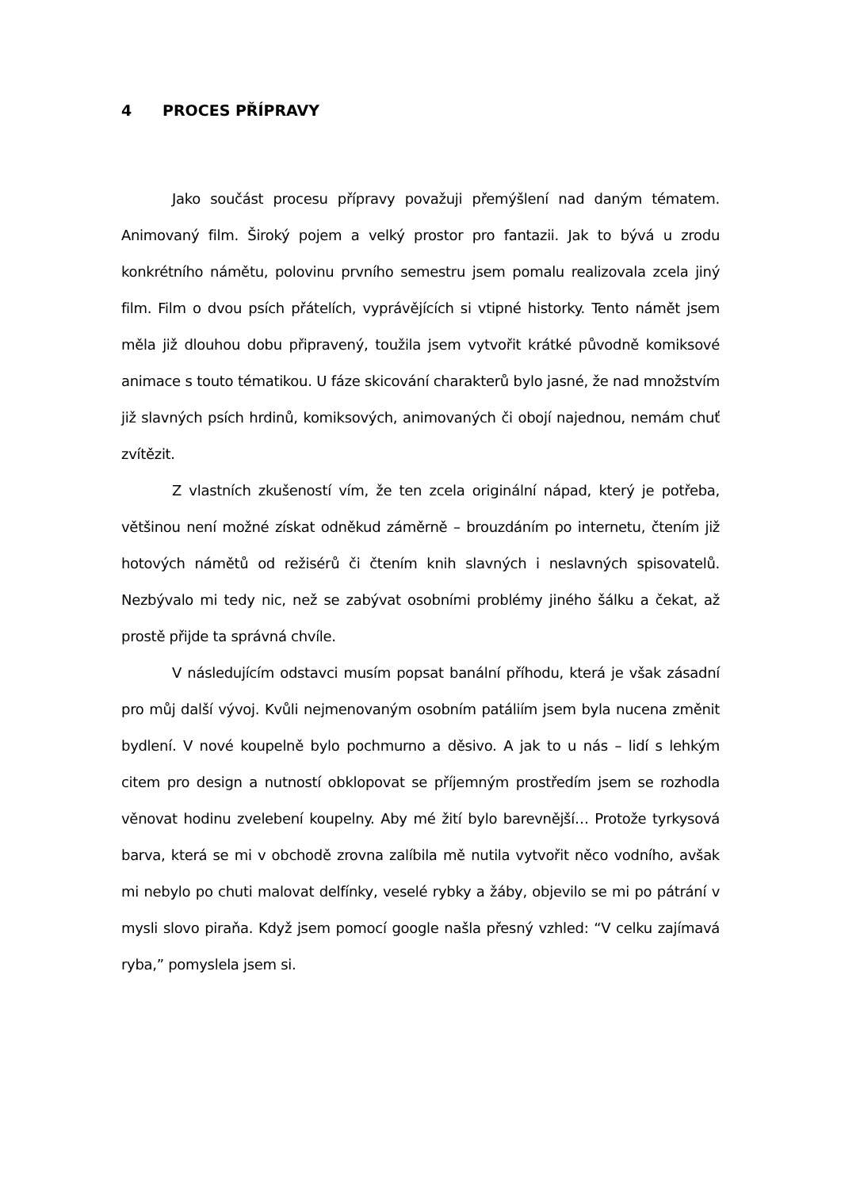4 PROCES PŘÍPRAVY
Jako součást procesu přípravy považuji přemýšlení nad daným tématem. Animovaný film. Široký pojem a velký prostor pro fantazii. Jak to bývá u zrodu konkrétního námětu, polovinu prvního semestru jsem pomalu realizovala zcela jiný film. Film o dvou psích přátelích, vyprávějících si vtipné historky. Tento námět jsem měla již dlouhou dobu připravený, toužila jsem vytvořit krátké původně komiksové animace s touto tématikou. U fáze skicování charakterů bylo jasné, že nad množstvím již slavných psích hrdinů, komiksových, animovaných či obojí najednou, nemám chuť zvítězit.
Z vlastních zkušeností vím, že ten zcela originální nápad, který je potřeba, většinou není možné získat odněkud záměrně – brouzdáním po internetu, čtením již hotových námětů od režisérů či čtením knih slavných i neslavných spisovatelů. Nezbývalo mi tedy nic, než se zabývat osobními problémy jiného šálku a čekat, až prostě přijde ta správná chvíle.
V následujícím odstavci musím popsat banální příhodu, která je však zásadní pro můj další vývoj. Kvůli nejmenovaným osobním patáliím jsem byla nucena změnit bydlení. V nové koupelně bylo pochmurno a děsivo. A jak to u nás – lidí s lehkým citem pro design a nutností obklopovat se příjemným prostředím jsem se rozhodla věnovat hodinu zvelebení koupelny. Aby mé žití bylo barevnější… Protože tyrkysová barva, která se mi v obchodě zrovna zalíbila mě nutila vytvořit něco vodního, avšak mi nebylo po chuti malovat delfínky, veselé rybky a žáby, objevilo se mi po pátrání v mysli slovo piraňa. Když jsem pomocí google našla přesný vzhled: “V celku zajímavá ryba,” pomyslela jsem si.